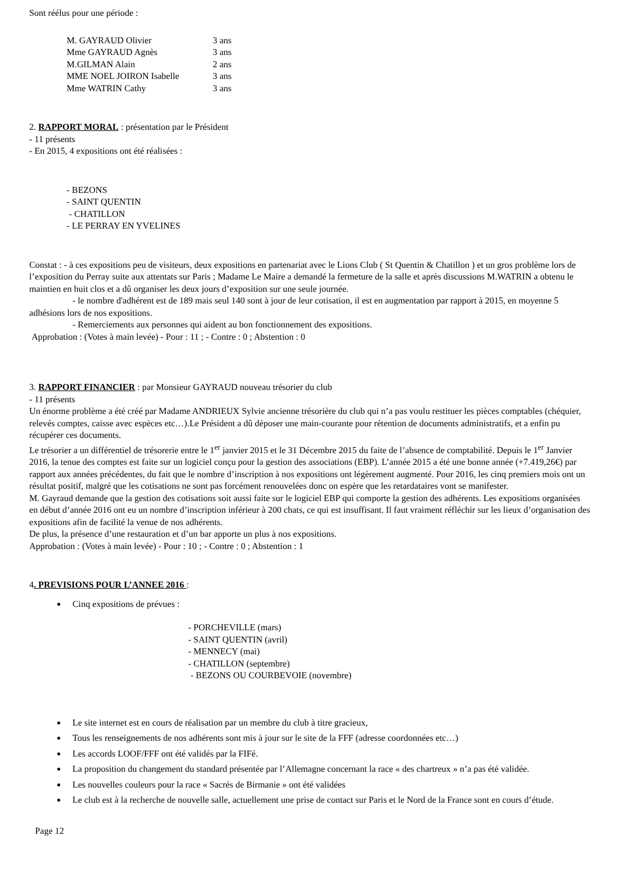Sont réélus pour une période :
| M. GAYRAUD Olivier | 3 ans |
| Mme GAYRAUD Agnès | 3 ans |
| M.GILMAN Alain | 2 ans |
| MME NOEL JOIRON Isabelle | 3 ans |
| Mme WATRIN Cathy | 3 ans |
2. RAPPORT MORAL : présentation par le Président
- 11 présents
- En 2015, 4 expositions ont été réalisées :
- BEZONS
- SAINT QUENTIN
- CHATILLON
- LE PERRAY EN YVELINES
Constat : - à ces expositions peu de visiteurs, deux expositions en partenariat avec le Lions Club ( St Quentin & Chatillon ) et un gros problème lors de l’exposition du Perray suite aux attentats sur Paris ; Madame Le Maire a demandé la fermeture de la salle et après discussions M.WATRIN a obtenu le maintien en huit clos et a dû organiser les deux jours d’exposition sur une seule journée.
- le nombre d'adhérent est de 189 mais seul 140 sont à jour de leur cotisation, il est en augmentation par rapport à 2015, en moyenne 5 adhésions lors de nos expositions.
- Remerciements aux personnes qui aident au bon fonctionnement des expositions.
Approbation : (Votes à main levée) - Pour : 11 ; - Contre : 0 ; Abstention : 0
3. RAPPORT FINANCIER : par Monsieur GAYRAUD nouveau trésorier du club
- 11 présents
Un énorme problème a été créé par Madame ANDRIEUX Sylvie ancienne trésorière du club qui n’a pas voulu restituer les pièces comptables (chéquier, relevés comptes, caisse avec espèces etc…).Le Président a dû déposer une main-courante pour rétention de documents administratifs, et a enfin pu récupérer ces documents.
Le trésorier a un différentiel de trésorerie entre le 1<sup>er</sup> janvier 2015 et le 31 Décembre 2015 du faite de l’absence de comptabilité. Depuis le 1<sup>er</sup> Janvier 2016, la tenue des comptes est faite sur un logiciel conçu pour la gestion des associations (EBP). L’année 2015 a été une bonne année (+7.419,26€) par rapport aux années précédentes, du fait que le nombre d’inscription à nos expositions ont légèrement augmenté. Pour 2016, les cinq premiers mois ont un résultat positif, malgré que les cotisations ne sont pas forcément renouvelées donc on espère que les retardataires vont se manifester.
M. Gayraud demande que la gestion des cotisations soit aussi faite sur le logiciel EBP qui comporte la gestion des adhérents. Les expositions organisées en début d’année 2016 ont eu un nombre d’inscription inférieur à 200 chats, ce qui est insuffisant. Il faut vraiment réfléchir sur les lieux d’organisation des expositions afin de facilité la venue de nos adhérents.
De plus, la présence d’une restauration et d’un bar apporte un plus à nos expositions.
Approbation : (Votes à main levée) - Pour : 10 ; - Contre : 0 ; Abstention : 1
4. PREVISIONS POUR L’ANNEE 2016 :
Cinq expositions de prévues :
- PORCHEVILLE (mars)
- SAINT QUENTIN (avril)
- MENNECY (mai)
- CHATILLON (septembre)
- BEZONS OU COURBEVOIE (novembre)
Le site internet est en cours de réalisation par un membre du club à titre gracieux,
Tous les renseignements de nos adhérents sont mis à jour sur le site de la FFF (adresse coordonnées etc…)
Les accords LOOF/FFF ont été validés par la FIFé.
La proposition du changement du standard présentée par l’Allemagne concernant la race « des chartreux » n’a pas été validée.
Les nouvelles couleurs pour la race « Sacrés de Birmanie » ont été validées
Le club est à la recherche de nouvelle salle, actuellement une prise de contact sur Paris et le Nord de la France sont en cours d’étude.
Page 12